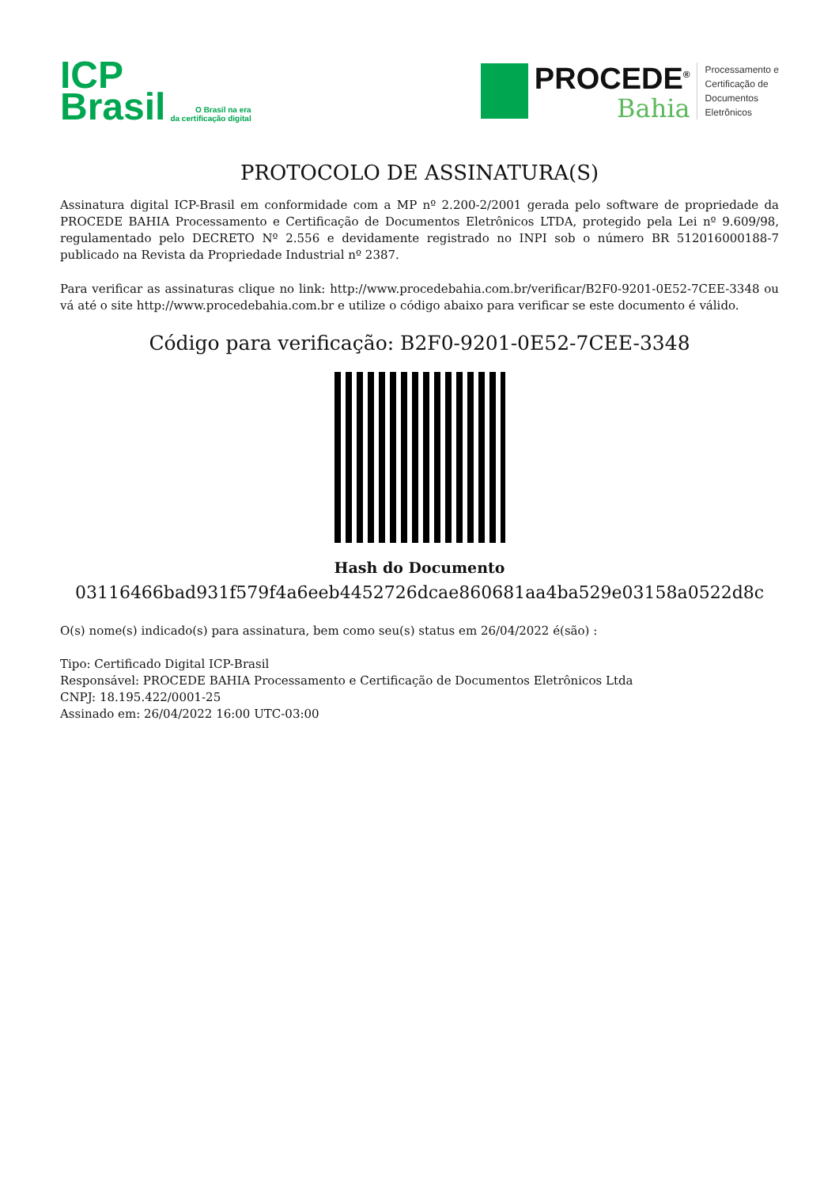ICP
Brasil
O Brasil na era
da certificação digital
PROCEDE<sup>®</sup>
Bahia
Processamento e
Certificação de
Documentos
Eletrônicos
PROTOCOLO DE ASSINATURA(S)
Assinatura digital ICP-Brasil em conformidade com a MP nº 2.200-2/2001 gerada pelo software de propriedade da PROCEDE BAHIA Processamento e Certificação de Documentos Eletrônicos LTDA, protegido pela Lei nº 9.609/98, regulamentado pelo DECRETO Nº 2.556 e devidamente registrado no INPI sob o número BR 512016000188-7 publicado na Revista da Propriedade Industrial nº 2387.
Para verificar as assinaturas clique no link: http://www.procedebahia.com.br/verificar/B2F0-9201-0E52-7CEE-3348 ou vá até o site http://www.procedebahia.com.br e utilize o código abaixo para verificar se este documento é válido.
Código para verificação: B2F0-9201-0E52-7CEE-3348
Hash do Documento
03116466bad931f579f4a6eeb4452726dcae860681aa4ba529e03158a0522d8c
O(s) nome(s) indicado(s) para assinatura, bem como seu(s) status em 26/04/2022 é(são) :
Tipo: Certificado Digital ICP-Brasil
Responsável: PROCEDE BAHIA Processamento e Certificação de Documentos Eletrônicos Ltda
CNPJ: 18.195.422/0001-25
Assinado em: 26/04/2022 16:00 UTC-03:00